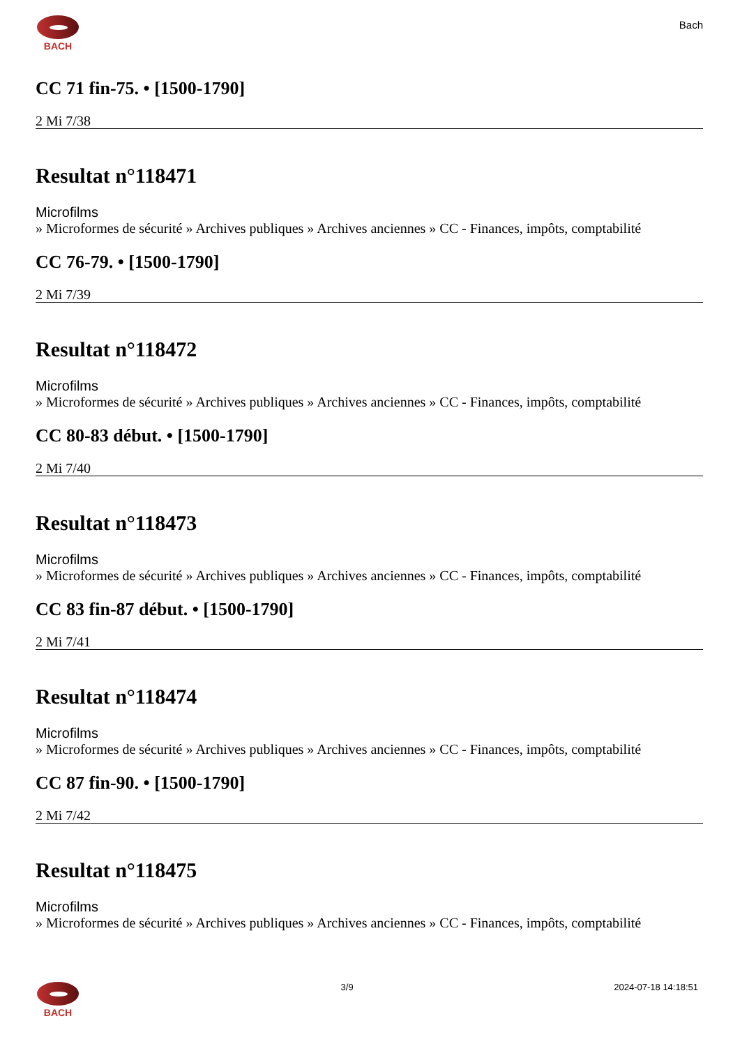BACH
Bach
CC 71 fin-75. • [1500-1790]
2 Mi 7/38
Resultat n°118471
Microfilms
» Microformes de sécurité » Archives publiques » Archives anciennes » CC - Finances, impôts, comptabilité
CC 76-79. • [1500-1790]
2 Mi 7/39
Resultat n°118472
Microfilms
» Microformes de sécurité » Archives publiques » Archives anciennes » CC - Finances, impôts, comptabilité
CC 80-83 début. • [1500-1790]
2 Mi 7/40
Resultat n°118473
Microfilms
» Microformes de sécurité » Archives publiques » Archives anciennes » CC - Finances, impôts, comptabilité
CC 83 fin-87 début. • [1500-1790]
2 Mi 7/41
Resultat n°118474
Microfilms
» Microformes de sécurité » Archives publiques » Archives anciennes » CC - Finances, impôts, comptabilité
CC 87 fin-90. • [1500-1790]
2 Mi 7/42
Resultat n°118475
Microfilms
» Microformes de sécurité » Archives publiques » Archives anciennes » CC - Finances, impôts, comptabilité
BACH 3/9 2024-07-18 14:18:51